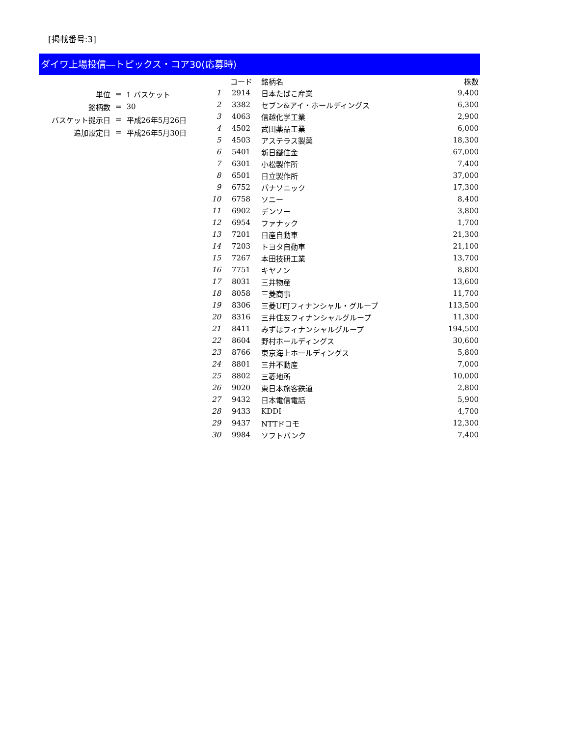[掲載番号:3]
ダイワ上場投信―トピックス・コア30(応募時)
| 単位 | = | 1 バスケット |
| 銘柄数 | = | 30 |
| バスケット提示日 | = | 平成26年5月26日 |
| 追加設定日 | = | 平成26年5月30日 |
| | コード | 銘柄名 | 株数 |
| --- | --- | --- | --- |
| 1 | 2914 | 日本たばこ産業 | 9,400 |
| 2 | 3382 | セブン&アイ・ホールディングス | 6,300 |
| 3 | 4063 | 信越化学工業 | 2,900 |
| 4 | 4502 | 武田薬品工業 | 6,000 |
| 5 | 4503 | アステラス製薬 | 18,300 |
| 6 | 5401 | 新日鐵住金 | 67,000 |
| 7 | 6301 | 小松製作所 | 7,400 |
| 8 | 6501 | 日立製作所 | 37,000 |
| 9 | 6752 | パナソニック | 17,300 |
| 10 | 6758 | ソニー | 8,400 |
| 11 | 6902 | デンソー | 3,800 |
| 12 | 6954 | ファナック | 1,700 |
| 13 | 7201 | 日産自動車 | 21,300 |
| 14 | 7203 | トヨタ自動車 | 21,100 |
| 15 | 7267 | 本田技研工業 | 13,700 |
| 16 | 7751 | キヤノン | 8,800 |
| 17 | 8031 | 三井物産 | 13,600 |
| 18 | 8058 | 三菱商事 | 11,700 |
| 19 | 8306 | 三菱UFJフィナンシャル・グループ | 113,500 |
| 20 | 8316 | 三井住友フィナンシャルグループ | 11,300 |
| 21 | 8411 | みずほフィナンシャルグループ | 194,500 |
| 22 | 8604 | 野村ホールディングス | 30,600 |
| 23 | 8766 | 東京海上ホールディングス | 5,800 |
| 24 | 8801 | 三井不動産 | 7,000 |
| 25 | 8802 | 三菱地所 | 10,000 |
| 26 | 9020 | 東日本旅客鉄道 | 2,800 |
| 27 | 9432 | 日本電信電話 | 5,900 |
| 28 | 9433 | KDDI | 4,700 |
| 29 | 9437 | NTTドコモ | 12,300 |
| 30 | 9984 | ソフトバンク | 7,400 |